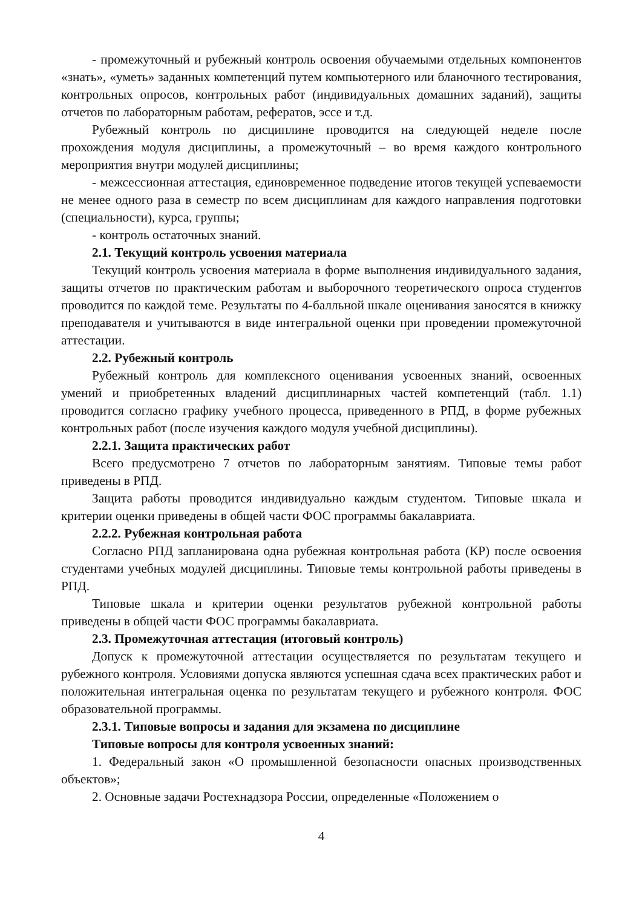- промежуточный и рубежный контроль освоения обучаемыми отдельных компонентов «знать», «уметь» заданных компетенций путем компьютерного или бланочного тестирования, контрольных опросов, контрольных работ (индивидуальных домашних заданий), защиты отчетов по лабораторным работам, рефератов, эссе и т.д.
Рубежный контроль по дисциплине проводится на следующей неделе после прохождения модуля дисциплины, а промежуточный – во время каждого контрольного мероприятия внутри модулей дисциплины;
- межсессионная аттестация, единовременное подведение итогов текущей успеваемости не менее одного раза в семестр по всем дисциплинам для каждого направления подготовки (специальности), курса, группы;
- контроль остаточных знаний.
2.1. Текущий контроль усвоения материала
Текущий контроль усвоения материала в форме выполнения индивидуального задания, защиты отчетов по практическим работам и выборочного теоретического опроса студентов проводится по каждой теме. Результаты по 4-балльной шкале оценивания заносятся в книжку преподавателя и учитываются в виде интегральной оценки при проведении промежуточной аттестации.
2.2. Рубежный контроль
Рубежный контроль для комплексного оценивания усвоенных знаний, освоенных умений и приобретенных владений дисциплинарных частей компетенций (табл. 1.1) проводится согласно графику учебного процесса, приведенного в РПД, в форме рубежных контрольных работ (после изучения каждого модуля учебной дисциплины).
2.2.1. Защита практических работ
Всего предусмотрено 7 отчетов по лабораторным занятиям. Типовые темы работ приведены в РПД.
Защита работы проводится индивидуально каждым студентом. Типовые шкала и критерии оценки приведены в общей части ФОС программы бакалавриата.
2.2.2. Рубежная контрольная работа
Согласно РПД запланирована одна рубежная контрольная работа (КР) после освоения студентами учебных модулей дисциплины. Типовые темы контрольной работы приведены в РПД.
Типовые шкала и критерии оценки результатов рубежной контрольной работы приведены в общей части ФОС программы бакалавриата.
2.3. Промежуточная аттестация (итоговый контроль)
Допуск к промежуточной аттестации осуществляется по результатам текущего и рубежного контроля. Условиями допуска являются успешная сдача всех практических работ и положительная интегральная оценка по результатам текущего и рубежного контроля. ФОС образовательной программы.
2.3.1. Типовые вопросы и задания для экзамена по дисциплине
Типовые вопросы для контроля усвоенных знаний:
1. Федеральный закон «О промышленной безопасности опасных производственных объектов»;
2. Основные задачи Ростехнадзора России, определенные «Положением о
4